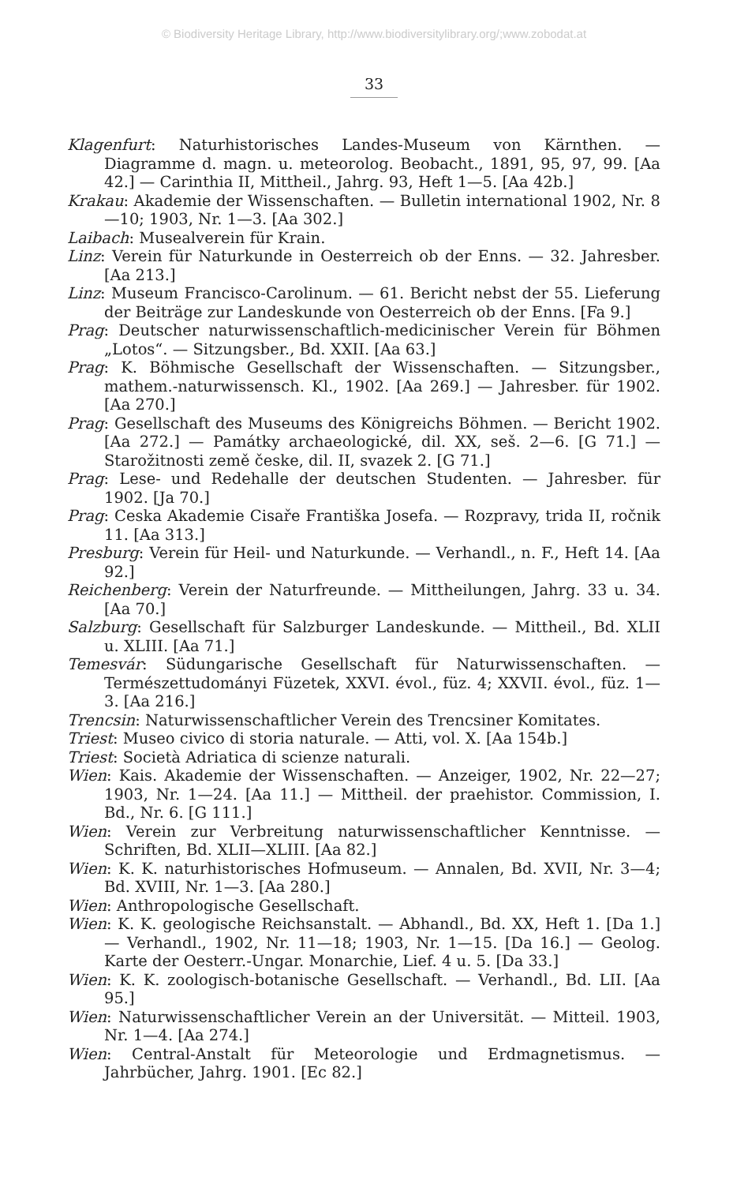© Biodiversity Heritage Library, http://www.biodiversitylibrary.org/;www.zobodat.at
33
Klagenfurt: Naturhistorisches Landes-Museum von Kärnthen. — Diagramme d. magn. u. meteorolog. Beobacht., 1891, 95, 97, 99. [Aa 42.] — Carinthia II, Mittheil., Jahrg. 93, Heft 1—5. [Aa 42b.]
Krakau: Akademie der Wissenschaften. — Bulletin international 1902, Nr. 8—10; 1903, Nr. 1—3. [Aa 302.]
Laibach: Musealverein für Krain.
Linz: Verein für Naturkunde in Oesterreich ob der Enns. — 32. Jahresber. [Aa 213.]
Linz: Museum Francisco-Carolinum. — 61. Bericht nebst der 55. Lieferung der Beiträge zur Landeskunde von Oesterreich ob der Enns. [Fa 9.]
Prag: Deutscher naturwissenschaftlich-medicinischer Verein für Böhmen „Lotos“. — Sitzungsber., Bd. XXII. [Aa 63.]
Prag: K. Böhmische Gesellschaft der Wissenschaften. — Sitzungsber., mathem.-naturwissensch. Kl., 1902. [Aa 269.] — Jahresber. für 1902. [Aa 270.]
Prag: Gesellschaft des Museums des Königreichs Böhmen. — Bericht 1902. [Aa 272.] — Památky archaeologické, dil. XX, seš. 2—6. [G 71.] — Starožitnosti země česke, dil. II, svazek 2. [G 71.]
Prag: Lese- und Redehalle der deutschen Studenten. — Jahresber. für 1902. [Ja 70.]
Prag: Ceska Akademie Cisaře Františka Josefa. — Rozpravy, trida II, ročnik 11. [Aa 313.]
Presburg: Verein für Heil- und Naturkunde. — Verhandl., n. F., Heft 14. [Aa 92.]
Reichenberg: Verein der Naturfreunde. — Mittheilungen, Jahrg. 33 u. 34. [Aa 70.]
Salzburg: Gesellschaft für Salzburger Landeskunde. — Mittheil., Bd. XLII u. XLIII. [Aa 71.]
Temesvár: Südungarische Gesellschaft für Naturwissenschaften. — Természettudományi Füzetek, XXVI. évol., füz. 4; XXVII. évol., füz. 1—3. [Aa 216.]
Trencsin: Naturwissenschaftlicher Verein des Trencsiner Komitates.
Triest: Museo civico di storia naturale. — Atti, vol. X. [Aa 154b.]
Triest: Società Adriatica di scienze naturali.
Wien: Kais. Akademie der Wissenschaften. — Anzeiger, 1902, Nr. 22—27; 1903, Nr. 1—24. [Aa 11.] — Mittheil. der praehistor. Commission, I. Bd., Nr. 6. [G 111.]
Wien: Verein zur Verbreitung naturwissenschaftlicher Kenntnisse. — Schriften, Bd. XLII—XLIII. [Aa 82.]
Wien: K. K. naturhistorisches Hofmuseum. — Annalen, Bd. XVII, Nr. 3—4; Bd. XVIII, Nr. 1—3. [Aa 280.]
Wien: Anthropologische Gesellschaft.
Wien: K. K. geologische Reichsanstalt. — Abhandl., Bd. XX, Heft 1. [Da 1.] — Verhandl., 1902, Nr. 11—18; 1903, Nr. 1—15. [Da 16.] — Geolog. Karte der Oesterr.-Ungar. Monarchie, Lief. 4 u. 5. [Da 33.]
Wien: K. K. zoologisch-botanische Gesellschaft. — Verhandl., Bd. LII. [Aa 95.]
Wien: Naturwissenschaftlicher Verein an der Universität. — Mitteil. 1903, Nr. 1—4. [Aa 274.]
Wien: Central-Anstalt für Meteorologie und Erdmagnetismus. — Jahrbücher, Jahrg. 1901. [Ec 82.]